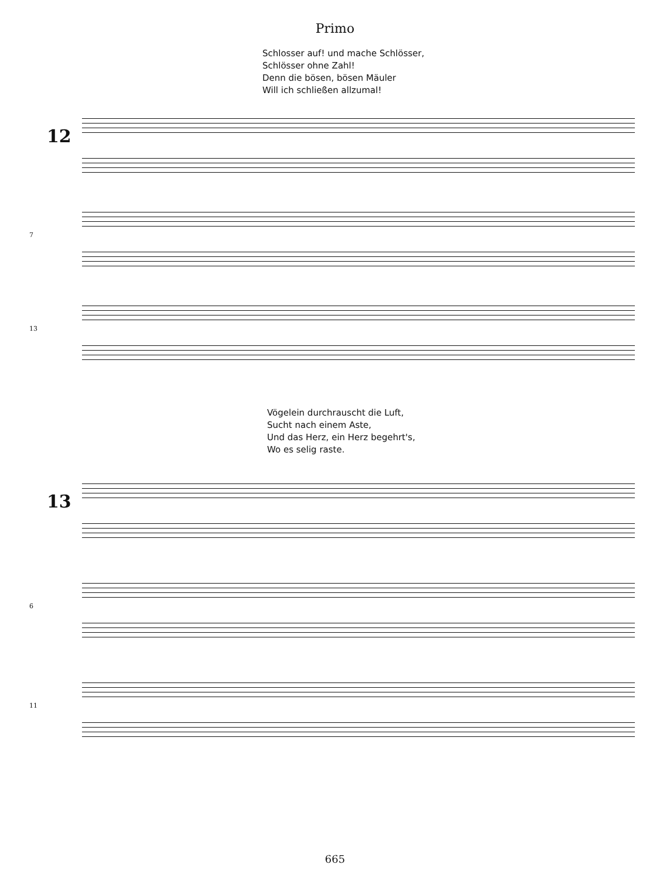Primo
Schlosser auf! und mache Schlösser,
Schlösser ohne Zahl!
Denn die bösen, bösen Mäuler
Will ich schließen allzumal!
12
7
13
Vögelein durchrauscht die Luft,
Sucht nach einem Aste,
Und das Herz, ein Herz begehrt's,
Wo es selig raste.
13
6
11
665